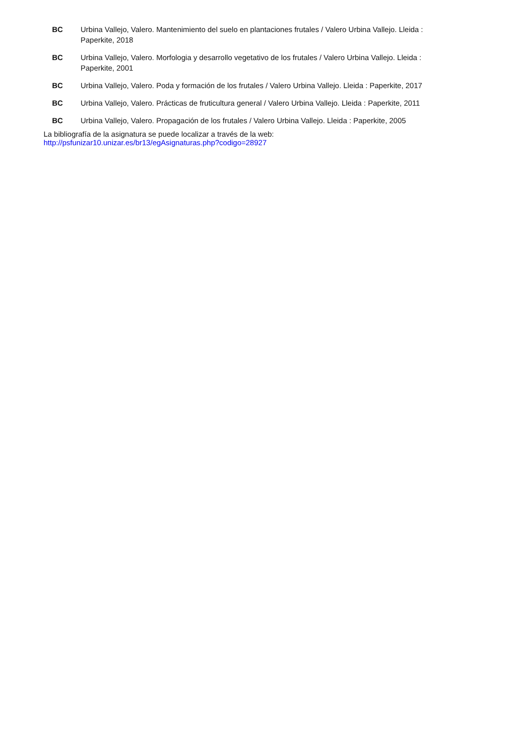| BC | Urbina Vallejo, Valero. Mantenimiento del suelo en plantaciones frutales / Valero Urbina Vallejo. Lleida : Paperkite, 2018 |
| BC | Urbina Vallejo, Valero. Morfologia y desarrollo vegetativo de los frutales / Valero Urbina Vallejo. Lleida : Paperkite, 2001 |
| BC | Urbina Vallejo, Valero. Poda y formación de los frutales / Valero Urbina Vallejo. Lleida : Paperkite, 2017 |
| BC | Urbina Vallejo, Valero. Prácticas de fruticultura general / Valero Urbina Vallejo. Lleida : Paperkite, 2011 |
| BC | Urbina Vallejo, Valero. Propagación de los frutales / Valero Urbina Vallejo. Lleida : Paperkite, 2005 |
La bibliografía de la asignatura se puede localizar a través de la web:
http://psfunizar10.unizar.es/br13/egAsignaturas.php?codigo=28927